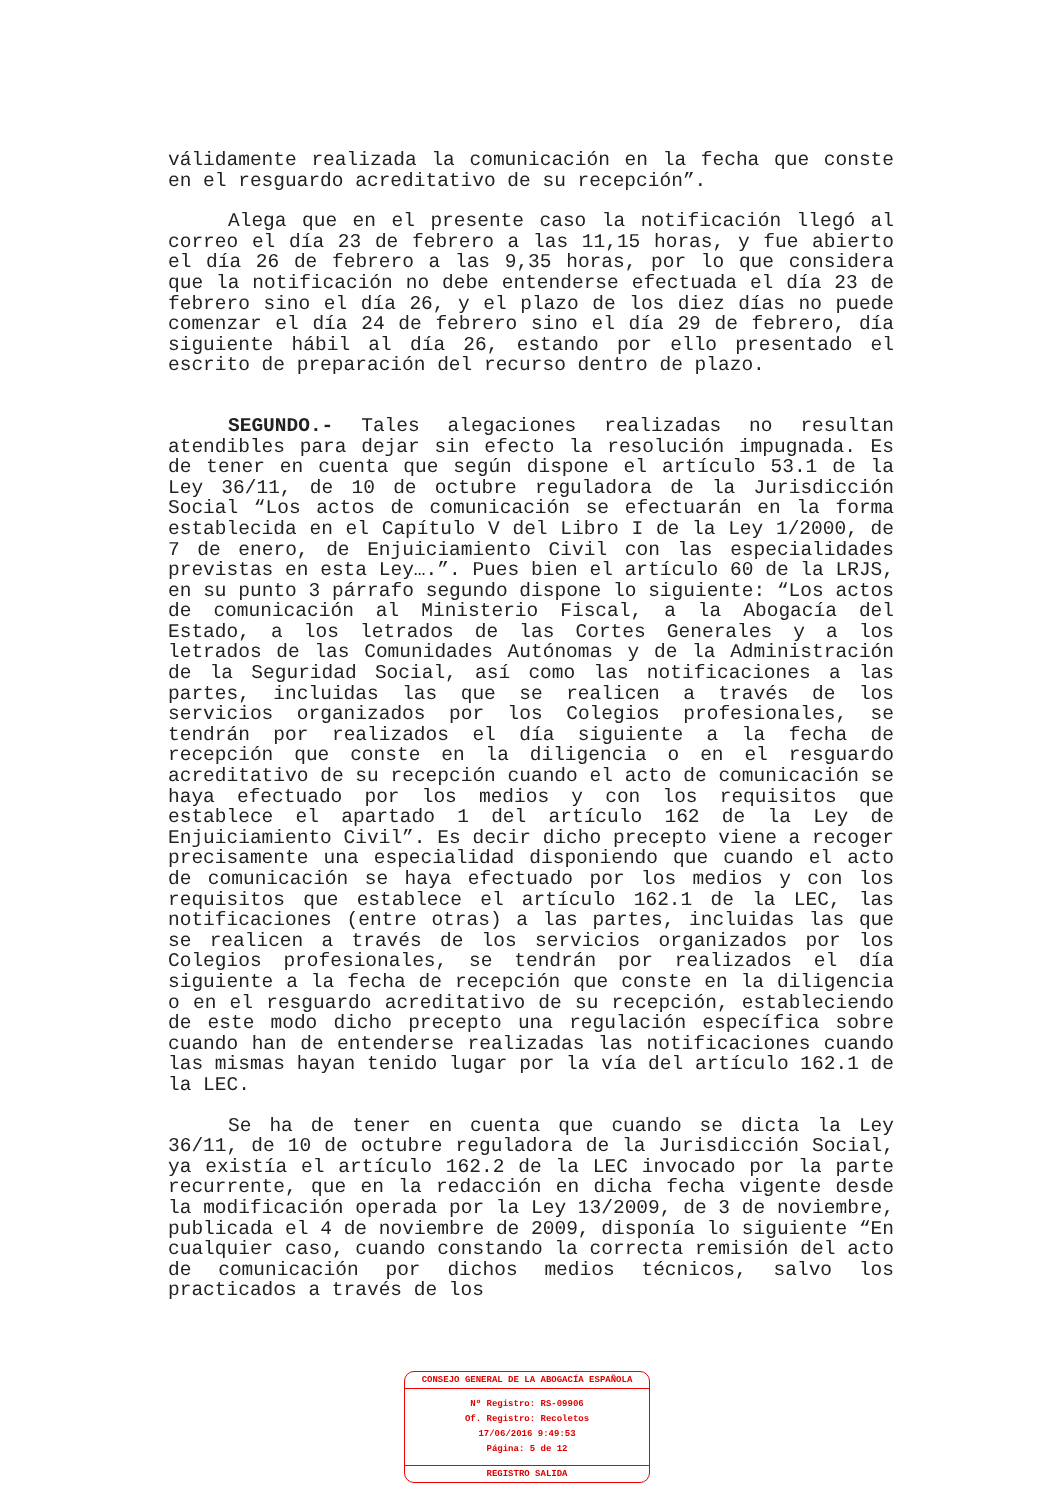válidamente realizada la comunicación en la fecha que conste en el resguardo acreditativo de su recepción”.
Alega que en el presente caso la notificación llegó al correo el día 23 de febrero a las 11,15 horas, y fue abierto el día 26 de febrero a las 9,35 horas, por lo que considera que la notificación no debe entenderse efectuada el día 23 de febrero sino el día 26, y el plazo de los diez días no puede comenzar el día 24 de febrero sino el día 29 de febrero, día siguiente hábil al día 26, estando por ello presentado el escrito de preparación del recurso dentro de plazo.
SEGUNDO.- Tales alegaciones realizadas no resultan atendibles para dejar sin efecto la resolución impugnada. Es de tener en cuenta que según dispone el artículo 53.1 de la Ley 36/11, de 10 de octubre reguladora de la Jurisdicción Social “Los actos de comunicación se efectuarán en la forma establecida en el Capítulo V del Libro I de la Ley 1/2000, de 7 de enero, de Enjuiciamiento Civil con las especialidades previstas en esta Ley….”. Pues bien el artículo 60 de la LRJS, en su punto 3 párrafo segundo dispone lo siguiente: “Los actos de comunicación al Ministerio Fiscal, a la Abogacía del Estado, a los letrados de las Cortes Generales y a los letrados de las Comunidades Autónomas y de la Administración de la Seguridad Social, así como las notificaciones a las partes, incluidas las que se realicen a través de los servicios organizados por los Colegios profesionales, se tendrán por realizados el día siguiente a la fecha de recepción que conste en la diligencia o en el resguardo acreditativo de su recepción cuando el acto de comunicación se haya efectuado por los medios y con los requisitos que establece el apartado 1 del artículo 162 de la Ley de Enjuiciamiento Civil”. Es decir dicho precepto viene a recoger precisamente una especialidad disponiendo que cuando el acto de comunicación se haya efectuado por los medios y con los requisitos que establece el artículo 162.1 de la LEC, las notificaciones (entre otras) a las partes, incluidas las que se realicen a través de los servicios organizados por los Colegios profesionales, se tendrán por realizados el día siguiente a la fecha de recepción que conste en la diligencia o en el resguardo acreditativo de su recepción, estableciendo de este modo dicho precepto una regulación específica sobre cuando han de entenderse realizadas las notificaciones cuando las mismas hayan tenido lugar por la vía del artículo 162.1 de la LEC.
Se ha de tener en cuenta que cuando se dicta la Ley 36/11, de 10 de octubre reguladora de la Jurisdicción Social, ya existía el artículo 162.2 de la LEC invocado por la parte recurrente, que en la redacción en dicha fecha vigente desde la modificación operada por la Ley 13/2009, de 3 de noviembre, publicada el 4 de noviembre de 2009, disponía lo siguiente “En cualquier caso, cuando constando la correcta remisión del acto de comunicación por dichos medios técnicos, salvo los practicados a través de los
CONSEJO GENERAL DE LA ABOGACÍA ESPAÑOLA
Nº Registro: RS-09906
Of. Registro: Recoletos
17/06/2016 9:49:53
Página: 5 de 12
REGISTRO SALIDA